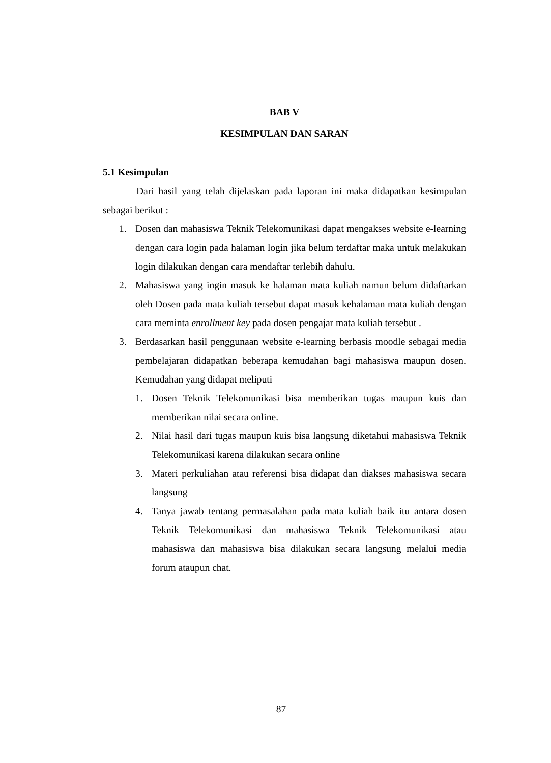BAB V
KESIMPULAN DAN SARAN
5.1 Kesimpulan
Dari hasil yang telah dijelaskan pada laporan ini maka didapatkan kesimpulan sebagai berikut :
1. Dosen dan mahasiswa Teknik Telekomunikasi dapat mengakses website e-learning dengan cara login pada halaman login jika belum terdaftar maka untuk melakukan login dilakukan dengan cara mendaftar terlebih dahulu.
2. Mahasiswa yang ingin masuk ke halaman mata kuliah namun belum didaftarkan oleh Dosen pada mata kuliah tersebut dapat masuk kehalaman mata kuliah dengan cara meminta enrollment key pada dosen pengajar mata kuliah tersebut .
3. Berdasarkan hasil penggunaan website e-learning berbasis moodle sebagai media pembelajaran didapatkan beberapa kemudahan bagi mahasiswa maupun dosen. Kemudahan yang didapat meliputi
1. Dosen Teknik Telekomunikasi bisa memberikan tugas maupun kuis dan memberikan nilai secara online.
2. Nilai hasil dari tugas maupun kuis bisa langsung diketahui mahasiswa Teknik Telekomunikasi karena dilakukan secara online
3. Materi perkuliahan atau referensi bisa didapat dan diakses mahasiswa secara langsung
4. Tanya jawab tentang permasalahan pada mata kuliah baik itu antara dosen Teknik Telekomunikasi dan mahasiswa Teknik Telekomunikasi atau mahasiswa dan mahasiswa bisa dilakukan secara langsung melalui media forum ataupun chat.
87